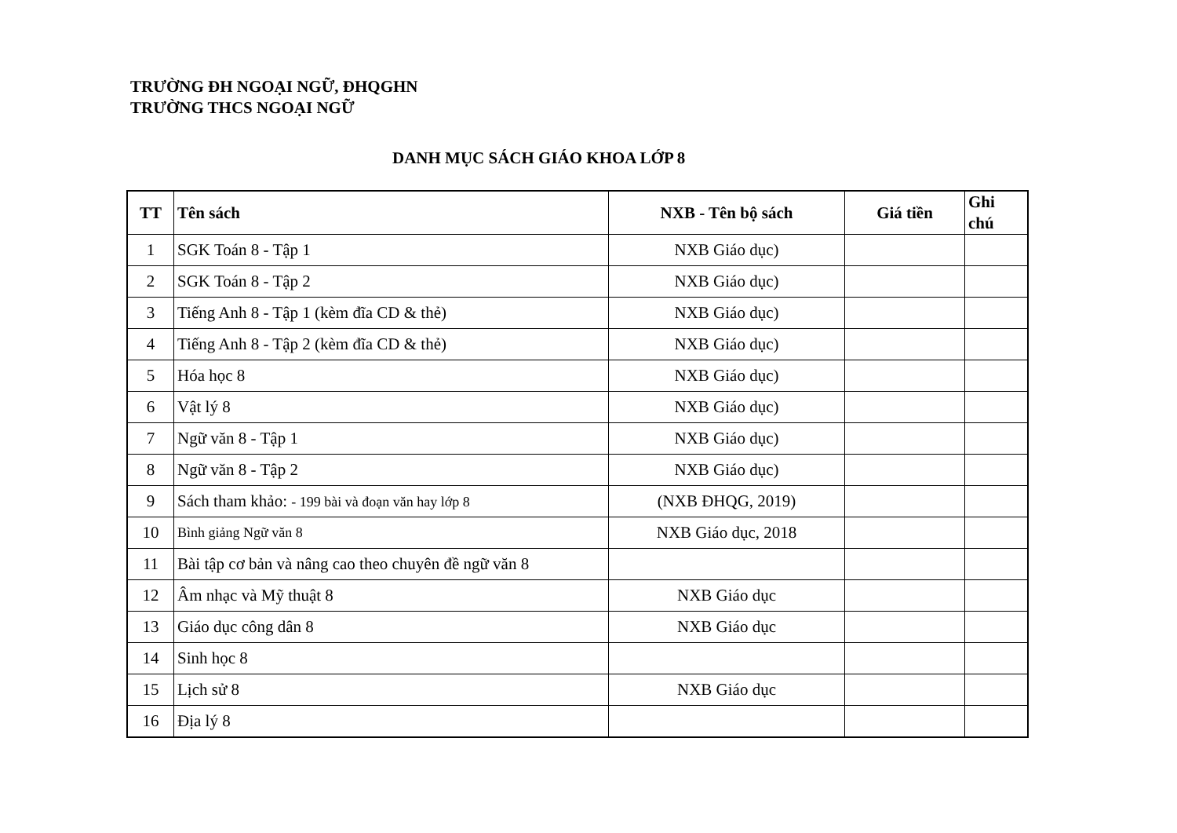TRƯỜNG ĐH NGOẠI NGỮ, ĐHQGHN
TRƯỜNG THCS NGOẠI NGỮ
DANH MỤC SÁCH GIÁO KHOA LỚP 8
| TT | Tên sách | NXB - Tên bộ sách | Giá tiền | Ghi chú |
| --- | --- | --- | --- | --- |
| 1 | SGK Toán 8 - Tập 1 | NXB Giáo dục) | | |
| 2 | SGK Toán 8 - Tập 2 | NXB Giáo dục) | | |
| 3 | Tiếng Anh 8 - Tập 1 (kèm đĩa CD & thẻ) | NXB Giáo dục) | | |
| 4 | Tiếng Anh 8 - Tập 2 (kèm đĩa CD & thẻ) | NXB Giáo dục) | | |
| 5 | Hóa học 8 | NXB Giáo dục) | | |
| 6 | Vật lý 8 | NXB Giáo dục) | | |
| 7 | Ngữ văn 8 - Tập 1 | NXB Giáo dục) | | |
| 8 | Ngữ văn 8 - Tập 2 | NXB Giáo dục) | | |
| 9 | Sách tham khảo: - 199 bài và đoạn văn hay lớp 8 | (NXB ĐHQG, 2019) | | |
| 10 | Bình giảng Ngữ văn 8 | NXB Giáo dục, 2018 | | |
| 11 | Bài tập cơ bản và nâng cao theo chuyên đề ngữ văn 8 | | | |
| 12 | Âm nhạc và Mỹ thuật 8 | NXB Giáo dục | | |
| 13 | Giáo dục công dân 8 | NXB Giáo dục | | |
| 14 | Sinh học 8 | | | |
| 15 | Lịch sử 8 | NXB Giáo dục | | |
| 16 | Địa lý 8 | | | |